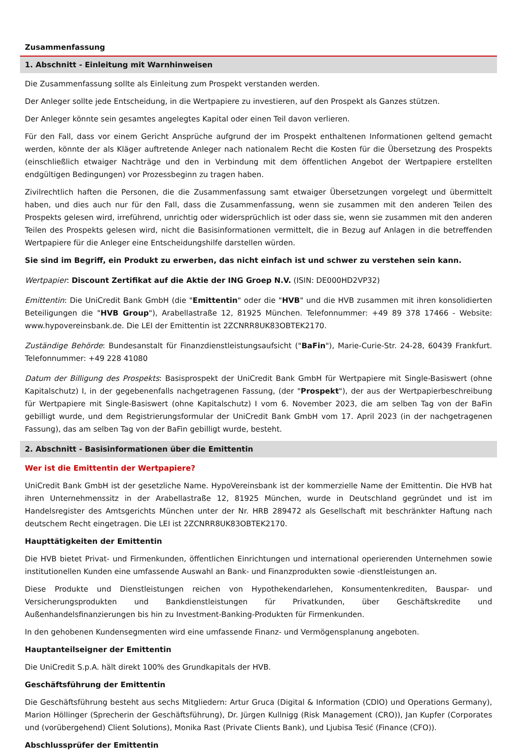Zusammenfassung
1. Abschnitt - Einleitung mit Warnhinweisen
Die Zusammenfassung sollte als Einleitung zum Prospekt verstanden werden.
Der Anleger sollte jede Entscheidung, in die Wertpapiere zu investieren, auf den Prospekt als Ganzes stützen.
Der Anleger könnte sein gesamtes angelegtes Kapital oder einen Teil davon verlieren.
Für den Fall, dass vor einem Gericht Ansprüche aufgrund der im Prospekt enthaltenen Informationen geltend gemacht werden, könnte der als Kläger auftretende Anleger nach nationalem Recht die Kosten für die Übersetzung des Prospekts (einschließlich etwaiger Nachträge und den in Verbindung mit dem öffentlichen Angebot der Wertpapiere erstellten endgültigen Bedingungen) vor Prozessbeginn zu tragen haben.
Zivilrechtlich haften die Personen, die die Zusammenfassung samt etwaiger Übersetzungen vorgelegt und übermittelt haben, und dies auch nur für den Fall, dass die Zusammenfassung, wenn sie zusammen mit den anderen Teilen des Prospekts gelesen wird, irreführend, unrichtig oder widersprüchlich ist oder dass sie, wenn sie zusammen mit den anderen Teilen des Prospekts gelesen wird, nicht die Basisinformationen vermittelt, die in Bezug auf Anlagen in die betreffenden Wertpapiere für die Anleger eine Entscheidungshilfe darstellen würden.
Sie sind im Begriff, ein Produkt zu erwerben, das nicht einfach ist und schwer zu verstehen sein kann.
Wertpapier: Discount Zertifikat auf die Aktie der ING Groep N.V. (ISIN: DE000HD2VP32)
Emittentin: Die UniCredit Bank GmbH (die "Emittentin" oder die "HVB" und die HVB zusammen mit ihren konsolidierten Beteiligungen die "HVB Group"), Arabellastraße 12, 81925 München. Telefonnummer: +49 89 378 17466 - Website: www.hypovereinsbank.de. Die LEI der Emittentin ist 2ZCNRR8UK83OBTEK2170.
Zuständige Behörde: Bundesanstalt für Finanzdienstleistungsaufsicht ("BaFin"), Marie-Curie-Str. 24-28, 60439 Frankfurt. Telefonnummer: +49 228 41080
Datum der Billigung des Prospekts: Basisprospekt der UniCredit Bank GmbH für Wertpapiere mit Single-Basiswert (ohne Kapitalschutz) I, in der gegebenenfalls nachgetragenen Fassung, (der "Prospekt"), der aus der Wertpapierbeschreibung für Wertpapiere mit Single-Basiswert (ohne Kapitalschutz) I vom 6. November 2023, die am selben Tag von der BaFin gebilligt wurde, und dem Registrierungsformular der UniCredit Bank GmbH vom 17. April 2023 (in der nachgetragenen Fassung), das am selben Tag von der BaFin gebilligt wurde, besteht.
2. Abschnitt - Basisinformationen über die Emittentin
Wer ist die Emittentin der Wertpapiere?
UniCredit Bank GmbH ist der gesetzliche Name. HypoVereinsbank ist der kommerzielle Name der Emittentin. Die HVB hat ihren Unternehmenssitz in der Arabellastraße 12, 81925 München, wurde in Deutschland gegründet und ist im Handelsregister des Amtsgerichts München unter der Nr. HRB 289472 als Gesellschaft mit beschränkter Haftung nach deutschem Recht eingetragen. Die LEI ist 2ZCNRR8UK83OBTEK2170.
Haupttätigkeiten der Emittentin
Die HVB bietet Privat- und Firmenkunden, öffentlichen Einrichtungen und international operierenden Unternehmen sowie institutionellen Kunden eine umfassende Auswahl an Bank- und Finanzprodukten sowie -dienstleistungen an.
Diese Produkte und Dienstleistungen reichen von Hypothekendarlehen, Konsumentenkrediten, Bauspar- und Versicherungsprodukten und Bankdienstleistungen für Privatkunden, über Geschäftskredite und Außenhandelsfinanzierungen bis hin zu Investment-Banking-Produkten für Firmenkunden.
In den gehobenen Kundensegmenten wird eine umfassende Finanz- und Vermögensplanung angeboten.
Hauptanteilseigner der Emittentin
Die UniCredit S.p.A. hält direkt 100% des Grundkapitals der HVB.
Geschäftsführung der Emittentin
Die Geschäftsführung besteht aus sechs Mitgliedern: Artur Gruca (Digital & Information (CDIO) und Operations Germany), Marion Höllinger (Sprecherin der Geschäftsführung), Dr. Jürgen Kullnigg (Risk Management (CRO)), Jan Kupfer (Corporates und (vorübergehend) Client Solutions), Monika Rast (Private Clients Bank), und Ljubisa Tesić (Finance (CFO)).
Abschlussprüfer der Emittentin